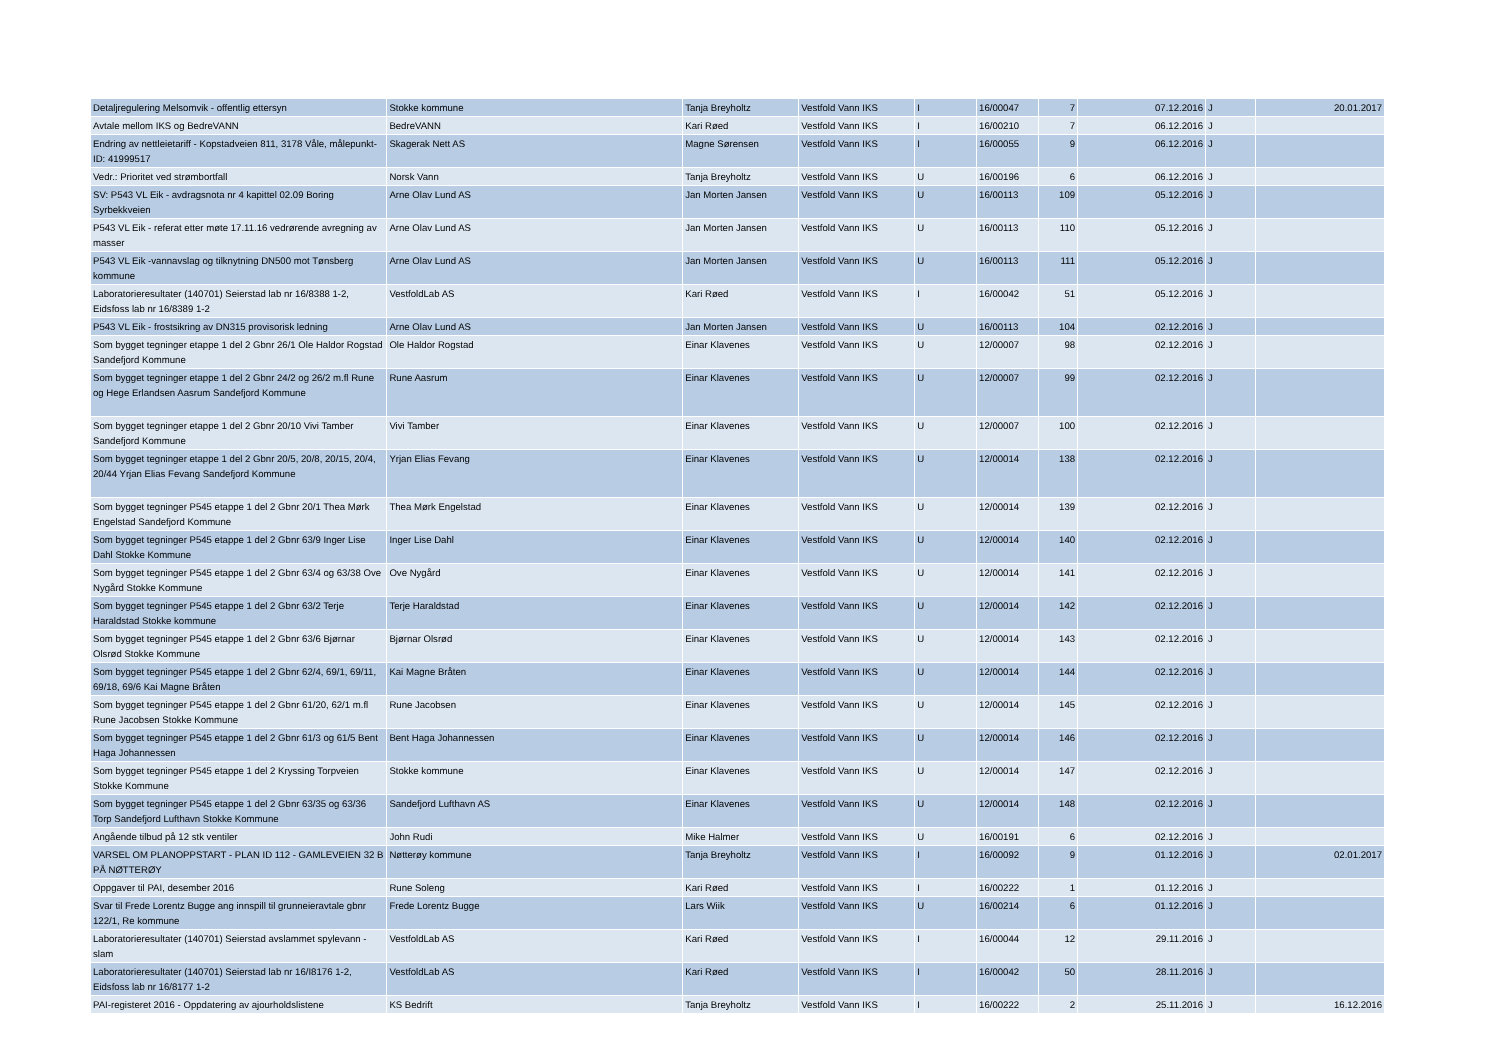| Detaljregulering Melsomvik - offentlig ettersyn | Stokke kommune | Tanja Breyholtz | Vestfold Vann IKS | I | 16/00047 | 7 | 07.12.2016 | J | 20.01.2017 |
| Avtale mellom IKS og BedreVANN | BedreVANN | Kari Røed | Vestfold Vann IKS | I | 16/00210 | 7 | 06.12.2016 | J | |
| Endring av nettleietariff - Kopstadveien 811, 3178 Våle, målepunkt-ID: 41999517 | Skagerak Nett AS | Magne Sørensen | Vestfold Vann IKS | I | 16/00055 | 9 | 06.12.2016 | J | |
| Vedr.: Prioritet ved strømbortfall | Norsk Vann | Tanja Breyholtz | Vestfold Vann IKS | U | 16/00196 | 6 | 06.12.2016 | J | |
| SV: P543 VL Eik - avdragsnota nr 4 kapittel 02.09 Boring Syrbekkveien | Arne Olav Lund AS | Jan Morten Jansen | Vestfold Vann IKS | U | 16/00113 | 109 | 05.12.2016 | J | |
| P543 VL Eik - referat etter møte 17.11.16 vedrørende avregning av masser | Arne Olav Lund AS | Jan Morten Jansen | Vestfold Vann IKS | U | 16/00113 | 110 | 05.12.2016 | J | |
| P543 VL Eik -vannavslag og tilknytning DN500 mot Tønsberg kommune | Arne Olav Lund AS | Jan Morten Jansen | Vestfold Vann IKS | U | 16/00113 | 111 | 05.12.2016 | J | |
| Laboratorieresultater (140701) Seierstad lab nr 16/8388 1-2, Eidsfoss lab nr 16/8389 1-2 | VestfoldLab AS | Kari Røed | Vestfold Vann IKS | I | 16/00042 | 51 | 05.12.2016 | J | |
| P543 VL Eik - frostsikring av DN315 provisorisk ledning | Arne Olav Lund AS | Jan Morten Jansen | Vestfold Vann IKS | U | 16/00113 | 104 | 02.12.2016 | J | |
| Som bygget tegninger etappe 1 del 2 Gbnr 26/1 Ole Haldor Rogstad Sandefjord Kommune | Ole Haldor Rogstad | Einar Klavenes | Vestfold Vann IKS | U | 12/00007 | 98 | 02.12.2016 | J | |
| Som bygget tegninger etappe 1 del 2 Gbnr 24/2 og 26/2 m.fl Rune og Hege Erlandsen Aasrum Sandefjord Kommune | Rune Aasrum | Einar Klavenes | Vestfold Vann IKS | U | 12/00007 | 99 | 02.12.2016 | J | |
| Som bygget tegninger etappe 1 del 2 Gbnr 20/10 Vivi Tamber Sandefjord Kommune | Vivi Tamber | Einar Klavenes | Vestfold Vann IKS | U | 12/00007 | 100 | 02.12.2016 | J | |
| Som bygget tegninger etappe 1 del 2 Gbnr 20/5, 20/8, 20/15, 20/4, 20/44 Yrjan Elias Fevang Sandefjord Kommune | Yrjan Elias Fevang | Einar Klavenes | Vestfold Vann IKS | U | 12/00014 | 138 | 02.12.2016 | J | |
| Som bygget tegninger P545 etappe 1 del 2 Gbnr 20/1 Thea Mørk Engelstad Sandefjord Kommune | Thea Mørk Engelstad | Einar Klavenes | Vestfold Vann IKS | U | 12/00014 | 139 | 02.12.2016 | J | |
| Som bygget tegninger P545 etappe 1 del 2 Gbnr 63/9 Inger Lise Dahl Stokke Kommune | Inger Lise Dahl | Einar Klavenes | Vestfold Vann IKS | U | 12/00014 | 140 | 02.12.2016 | J | |
| Som bygget tegninger P545 etappe 1 del 2 Gbnr 63/4 og 63/38 Ove Nygård Stokke Kommune | Ove Nygård | Einar Klavenes | Vestfold Vann IKS | U | 12/00014 | 141 | 02.12.2016 | J | |
| Som bygget tegninger P545 etappe 1 del 2 Gbnr 63/2 Terje Haraldstad Stokke kommune | Terje Haraldstad | Einar Klavenes | Vestfold Vann IKS | U | 12/00014 | 142 | 02.12.2016 | J | |
| Som bygget tegninger P545 etappe 1 del 2 Gbnr 63/6 Bjørnar Olsrød Stokke Kommune | Bjørnar Olsrød | Einar Klavenes | Vestfold Vann IKS | U | 12/00014 | 143 | 02.12.2016 | J | |
| Som bygget tegninger P545 etappe 1 del 2 Gbnr 62/4, 69/1, 69/11, 69/18, 69/6 Kai Magne Bråten | Kai Magne Bråten | Einar Klavenes | Vestfold Vann IKS | U | 12/00014 | 144 | 02.12.2016 | J | |
| Som bygget tegninger P545 etappe 1 del 2 Gbnr 61/20, 62/1 m.fl Rune Jacobsen Stokke Kommune | Rune Jacobsen | Einar Klavenes | Vestfold Vann IKS | U | 12/00014 | 145 | 02.12.2016 | J | |
| Som bygget tegninger P545 etappe 1 del 2 Gbnr 61/3 og 61/5 Bent Haga Johannessen | Bent Haga Johannessen | Einar Klavenes | Vestfold Vann IKS | U | 12/00014 | 146 | 02.12.2016 | J | |
| Som bygget tegninger P545 etappe 1 del 2 Kryssing Torpveien Stokke Kommune | Stokke kommune | Einar Klavenes | Vestfold Vann IKS | U | 12/00014 | 147 | 02.12.2016 | J | |
| Som bygget tegninger P545 etappe 1 del 2 Gbnr 63/35 og 63/36 Torp Sandefjord Lufthavn Stokke Kommune | Sandefjord Lufthavn AS | Einar Klavenes | Vestfold Vann IKS | U | 12/00014 | 148 | 02.12.2016 | J | |
| Angående tilbud på 12 stk ventiler | John Rudi | Mike Halmer | Vestfold Vann IKS | U | 16/00191 | 6 | 02.12.2016 | J | |
| VARSEL OM PLANOPPSTART - PLAN ID 112 - GAMLEVEIEN 32 B PÅ NØTTERØY | Nøtterøy kommune | Tanja Breyholtz | Vestfold Vann IKS | I | 16/00092 | 9 | 01.12.2016 | J | 02.01.2017 |
| Oppgaver til PAI, desember 2016 | Rune Soleng | Kari Røed | Vestfold Vann IKS | I | 16/00222 | 1 | 01.12.2016 | J | |
| Svar til Frede Lorentz Bugge ang innspill til grunneieravtale gbnr 122/1, Re kommune | Frede Lorentz Bugge | Lars Wiik | Vestfold Vann IKS | U | 16/00214 | 6 | 01.12.2016 | J | |
| Laboratorieresultater (140701) Seierstad avslammet spylevann - slam | VestfoldLab AS | Kari Røed | Vestfold Vann IKS | I | 16/00044 | 12 | 29.11.2016 | J | |
| Laboratorieresultater (140701) Seierstad lab nr 16/I8176 1-2, Eidsfoss lab nr 16/8177 1-2 | VestfoldLab AS | Kari Røed | Vestfold Vann IKS | I | 16/00042 | 50 | 28.11.2016 | J | |
| PAI-registeret 2016 - Oppdatering av ajourholdslistene | KS Bedrift | Tanja Breyholtz | Vestfold Vann IKS | I | 16/00222 | 2 | 25.11.2016 | J | 16.12.2016 |